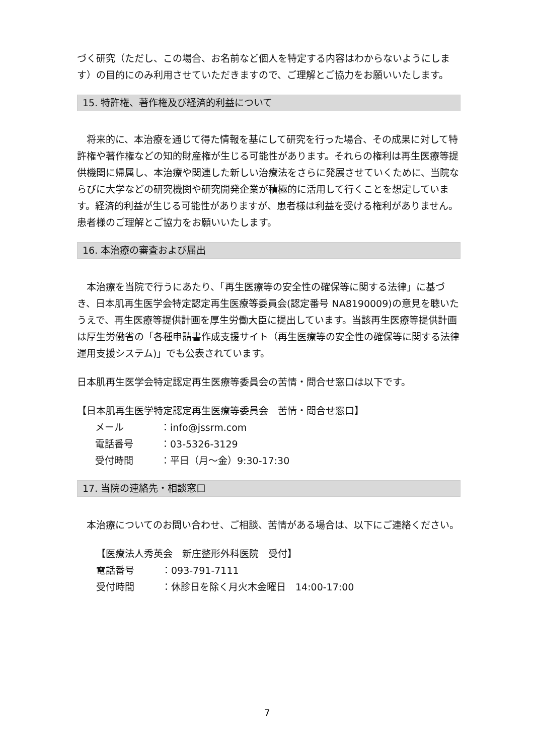づく研究（ただし、この場合、お名前など個人を特定する内容はわからないようにします）の目的にのみ利用させていただきますので、ご理解とご協力をお願いいたします。
15. 特許権、著作権及び経済的利益について
　将来的に、本治療を通じて得た情報を基にして研究を行った場合、その成果に対して特許権や著作権などの知的財産権が生じる可能性があります。それらの権利は再生医療等提供機関に帰属し、本治療や関連した新しい治療法をさらに発展させていくために、当院ならびに大学などの研究機関や研究開発企業が積極的に活用して行くことを想定しています。経済的利益が生じる可能性がありますが、患者様は利益を受ける権利がありません。患者様のご理解とご協力をお願いいたします。
16. 本治療の審査および届出
　本治療を当院で行うにあたり、「再生医療等の安全性の確保等に関する法律」に基づき、日本肌再生医学会特定認定再生医療等委員会(認定番号 NA8190009)の意見を聴いたうえで、再生医療等提供計画を厚生労働大臣に提出しています。当該再生医療等提供計画は厚生労働省の「各種申請書作成支援サイト（再生医療等の安全性の確保等に関する法律運用支援システム)」でも公表されています。
日本肌再生医学会特定認定再生医療等委員会の苦情・問合せ窓口は以下です。
【日本肌再生医学特定認定再生医療等委員会　苦情・問合せ窓口】
メール ：info@jssrm.com
電話番号 ：03-5326-3129
受付時間 ：平日（月～金）9:30-17:30
17. 当院の連絡先・相談窓口
　本治療についてのお問い合わせ、ご相談、苦情がある場合は、以下にご連絡ください。
【医療法人秀英会　新庄整形外科医院　受付】
電話番号 ：093-791-7111
受付時間 ：休診日を除く月火木金曜日　14:00-17:00
7